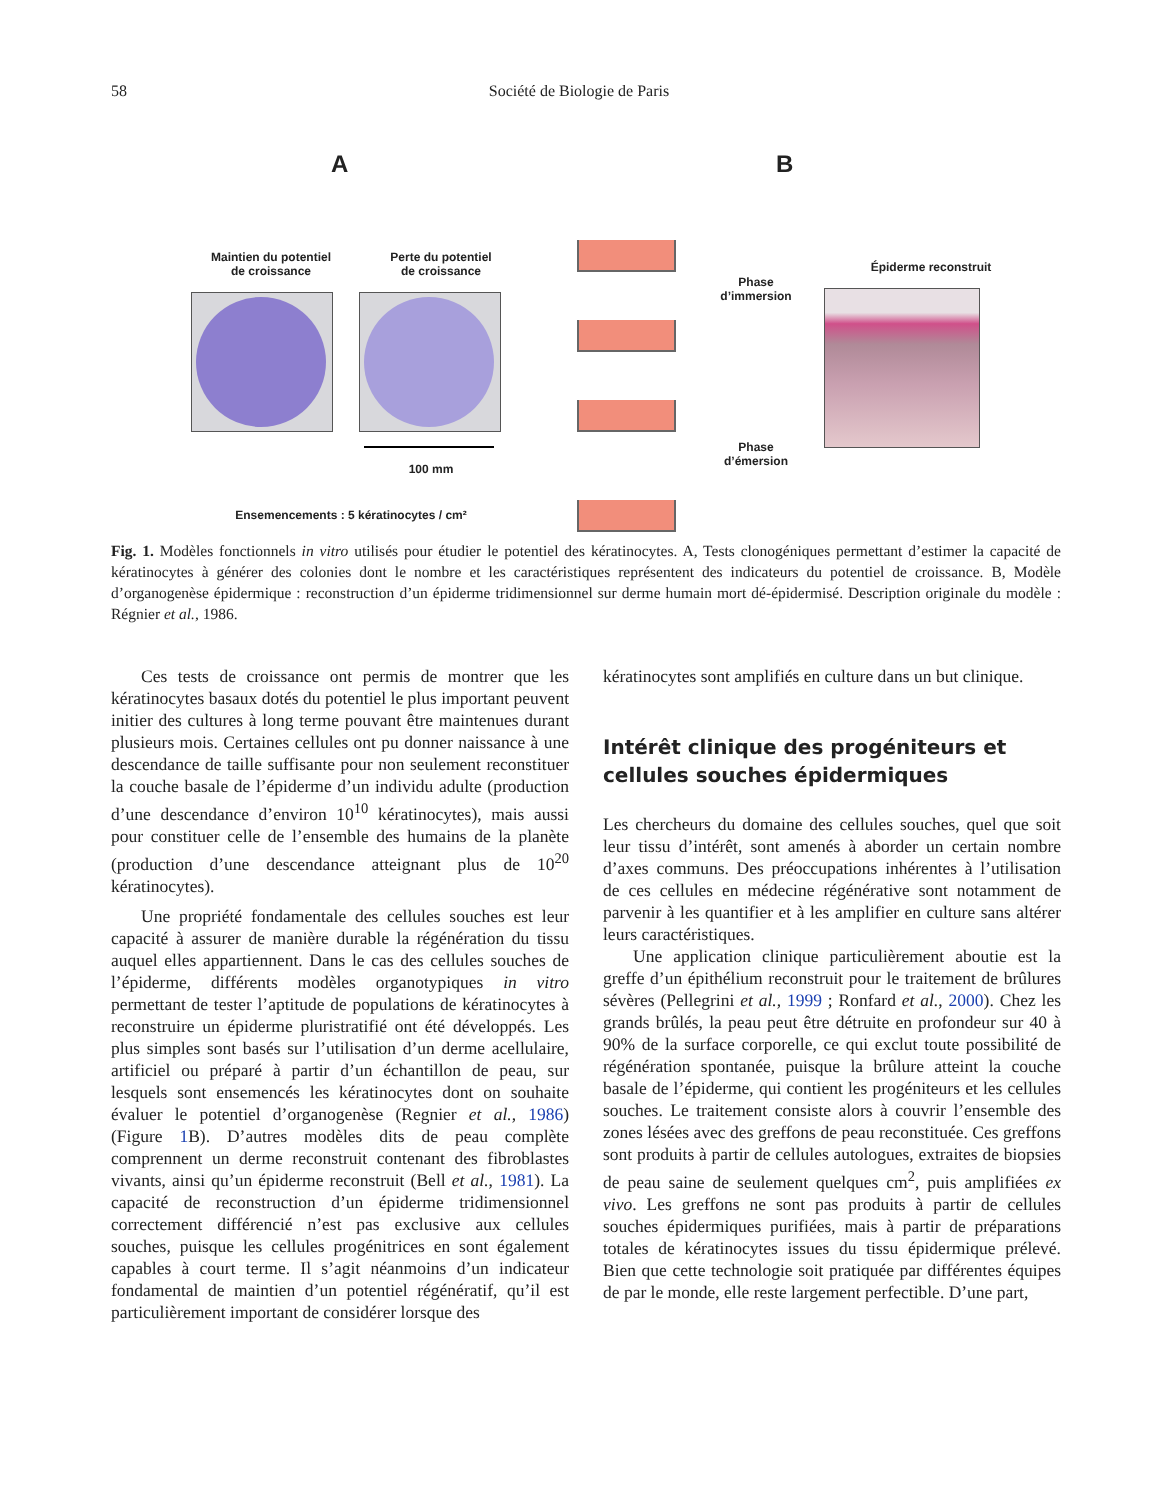58 Société de Biologie de Paris
A B
Maintien du potentiel
de croissance
Perte du potentiel
de croissance
100 mm
Ensemencements : 5 kératinocytes / cm²
Phase
d’immersion
Phase
d’émersion
➡
Épiderme reconstruit
Fig. 1. Modèles fonctionnels in vitro utilisés pour étudier le potentiel des kératinocytes. A, Tests clonogéniques permettant d’estimer la capacité de kératinocytes à générer des colonies dont le nombre et les caractéristiques représentent des indicateurs du potentiel de croissance. B, Modèle d’organogenèse épidermique : reconstruction d’un épiderme tridimensionnel sur derme humain mort dé-épidermisé. Description originale du modèle : Régnier et al., 1986.
Ces tests de croissance ont permis de montrer que les kératinocytes basaux dotés du potentiel le plus important peuvent initier des cultures à long terme pouvant être maintenues durant plusieurs mois. Certaines cellules ont pu donner naissance à une descendance de taille suffisante pour non seulement reconstituer la couche basale de l’épiderme d’un individu adulte (production d’une descendance d’environ 10<sup>10</sup> kératinocytes), mais aussi pour constituer celle de l’ensemble des humains de la planète (production d’une descendance atteignant plus de 10<sup>20</sup> kératinocytes).
Une propriété fondamentale des cellules souches est leur capacité à assurer de manière durable la régénération du tissu auquel elles appartiennent. Dans le cas des cellules souches de l’épiderme, différents modèles organotypiques in vitro permettant de tester l’aptitude de populations de kératinocytes à reconstruire un épiderme pluristratifié ont été développés. Les plus simples sont basés sur l’utilisation d’un derme acellulaire, artificiel ou préparé à partir d’un échantillon de peau, sur lesquels sont ensemencés les kératinocytes dont on souhaite évaluer le potentiel d’organogenèse (Regnier et al., 1986) (Figure 1 B). D’autres modèles dits de peau complète comprennent un derme reconstruit contenant des fibroblastes vivants, ainsi qu’un épiderme reconstruit (Bell et al., 1981). La capacité de reconstruction d’un épiderme tridimensionnel correctement différencié n’est pas exclusive aux cellules souches, puisque les cellules progénitrices en sont également capables à court terme. Il s’agit néanmoins d’un indicateur fondamental de maintien d’un potentiel régénératif, qu’il est particulièrement important de considérer lorsque des
kératinocytes sont amplifiés en culture dans un but clinique.
Intérêt clinique des progéniteurs et cellules souches épidermiques
Les chercheurs du domaine des cellules souches, quel que soit leur tissu d’intérêt, sont amenés à aborder un certain nombre d’axes communs. Des préoccupations inhérentes à l’utilisation de ces cellules en médecine régénérative sont notamment de parvenir à les quantifier et à les amplifier en culture sans altérer leurs caractéristiques.
Une application clinique particulièrement aboutie est la greffe d’un épithélium reconstruit pour le traitement de brûlures sévères (Pellegrini et al., 1999 ; Ronfard et al., 2000). Chez les grands brûlés, la peau peut être détruite en profondeur sur 40 à 90% de la surface corporelle, ce qui exclut toute possibilité de régénération spontanée, puisque la brûlure atteint la couche basale de l’épiderme, qui contient les progéniteurs et les cellules souches. Le traitement consiste alors à couvrir l’ensemble des zones lésées avec des greffons de peau reconstituée. Ces greffons sont produits à partir de cellules autologues, extraites de biopsies de peau saine de seulement quelques cm<sup>2</sup>, puis amplifiées ex vivo. Les greffons ne sont pas produits à partir de cellules souches épidermiques purifiées, mais à partir de préparations totales de kératinocytes issues du tissu épidermique prélevé. Bien que cette technologie soit pratiquée par différentes équipes de par le monde, elle reste largement perfectible. D’une part,